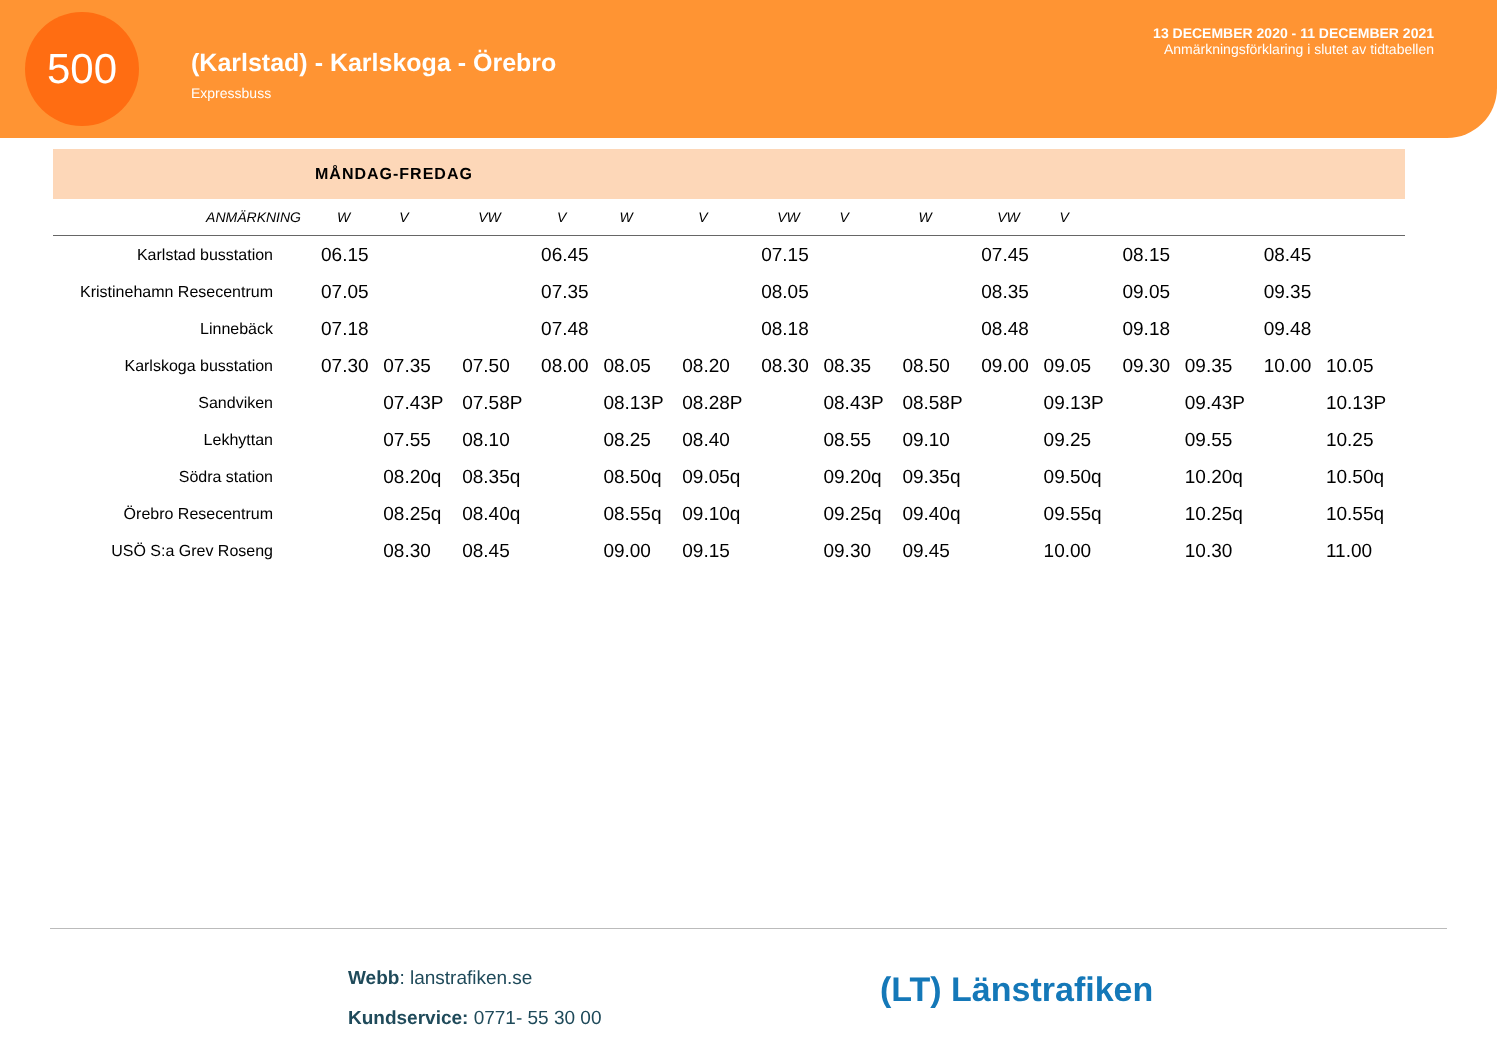500
(Karlstad) - Karlskoga - Örebro
Expressbuss
13 DECEMBER 2020 - 11 DECEMBER 2021
Anmärkningsförklaring i slutet av tidtabellen
MÅNDAG-FREDAG
| ANMÄRKNING | W | V | VW | V | W | V | VW | V | W | VW | V | | | | |
| --- | --- | --- | --- | --- | --- | --- | --- | --- | --- | --- | --- | --- | --- | --- | --- |
| Karlstad busstation | 06.15 | | | 06.45 | | | 07.15 | | | 07.45 | | 08.15 | | 08.45 | |
| Kristinehamn Resecentrum | 07.05 | | | 07.35 | | | 08.05 | | | 08.35 | | 09.05 | | 09.35 | |
| Linnebäck | 07.18 | | | 07.48 | | | 08.18 | | | 08.48 | | 09.18 | | 09.48 | |
| Karlskoga busstation | 07.30 | 07.35 | 07.50 | 08.00 | 08.05 | 08.20 | 08.30 | 08.35 | 08.50 | 09.00 | 09.05 | 09.30 | 09.35 | 10.00 | 10.05 |
| Sandviken | | 07.43P | 07.58P | | 08.13P | 08.28P | | 08.43P | 08.58P | | 09.13P | | 09.43P | | 10.13P |
| Lekhyttan | | 07.55 | 08.10 | | 08.25 | 08.40 | | 08.55 | 09.10 | | 09.25 | | 09.55 | | 10.25 |
| Södra station | | 08.20q | 08.35q | | 08.50q | 09.05q | | 09.20q | 09.35q | | 09.50q | | 10.20q | | 10.50q |
| Örebro Resecentrum | | 08.25q | 08.40q | | 08.55q | 09.10q | | 09.25q | 09.40q | | 09.55q | | 10.25q | | 10.55q |
| USÖ S:a Grev Roseng | | 08.30 | 08.45 | | 09.00 | 09.15 | | 09.30 | 09.45 | | 10.00 | | 10.30 | | 11.00 |
Webb: lanstrafiken.se
Kundservice: 0771- 55 30 00
(LT) Länstrafiken